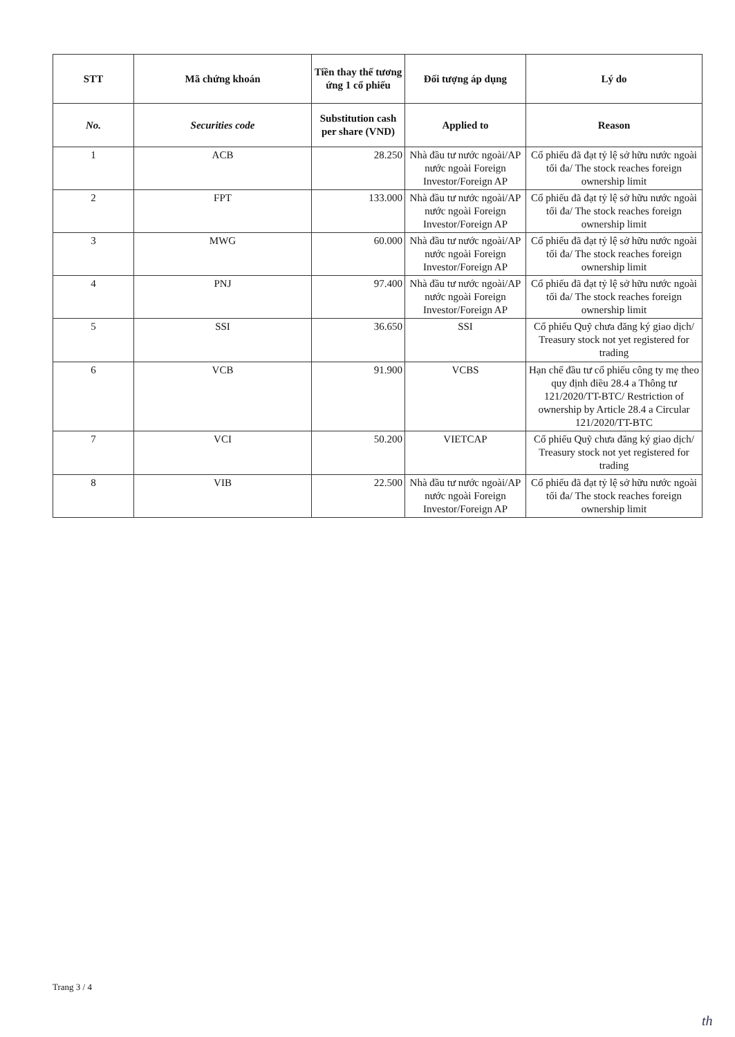| STT | Mã chứng khoán | Tiền thay thế tương ứng 1 cổ phiếu | Đối tượng áp dụng | Lý do |
| --- | --- | --- | --- | --- |
| No. | Securities code | Substitution cash per share (VND) | Applied to | Reason |
| 1 | ACB | 28.250 | Nhà đầu tư nước ngoài/AP nước ngoài Foreign Investor/Foreign AP | Cổ phiếu đã đạt tỷ lệ sở hữu nước ngoài tối đa/ The stock reaches foreign ownership limit |
| 2 | FPT | 133.000 | Nhà đầu tư nước ngoài/AP nước ngoài Foreign Investor/Foreign AP | Cổ phiếu đã đạt tỷ lệ sở hữu nước ngoài tối đa/ The stock reaches foreign ownership limit |
| 3 | MWG | 60.000 | Nhà đầu tư nước ngoài/AP nước ngoài Foreign Investor/Foreign AP | Cổ phiếu đã đạt tỷ lệ sở hữu nước ngoài tối đa/ The stock reaches foreign ownership limit |
| 4 | PNJ | 97.400 | Nhà đầu tư nước ngoài/AP nước ngoài Foreign Investor/Foreign AP | Cổ phiếu đã đạt tỷ lệ sở hữu nước ngoài tối đa/ The stock reaches foreign ownership limit |
| 5 | SSI | 36.650 | SSI | Cổ phiếu Quỹ chưa đăng ký giao dịch/ Treasury stock not yet registered for trading |
| 6 | VCB | 91.900 | VCBS | Hạn chế đầu tư cổ phiếu công ty mẹ theo quy định điều 28.4 a Thông tư 121/2020/TT-BTC/ Restriction of ownership by Article 28.4 a Circular 121/2020/TT-BTC |
| 7 | VCI | 50.200 | VIETCAP | Cổ phiếu Quỹ chưa đăng ký giao dịch/ Treasury stock not yet registered for trading |
| 8 | VIB | 22.500 | Nhà đầu tư nước ngoài/AP nước ngoài Foreign Investor/Foreign AP | Cổ phiếu đã đạt tỷ lệ sở hữu nước ngoài tối đa/ The stock reaches foreign ownership limit |
Trang 3 / 4
th